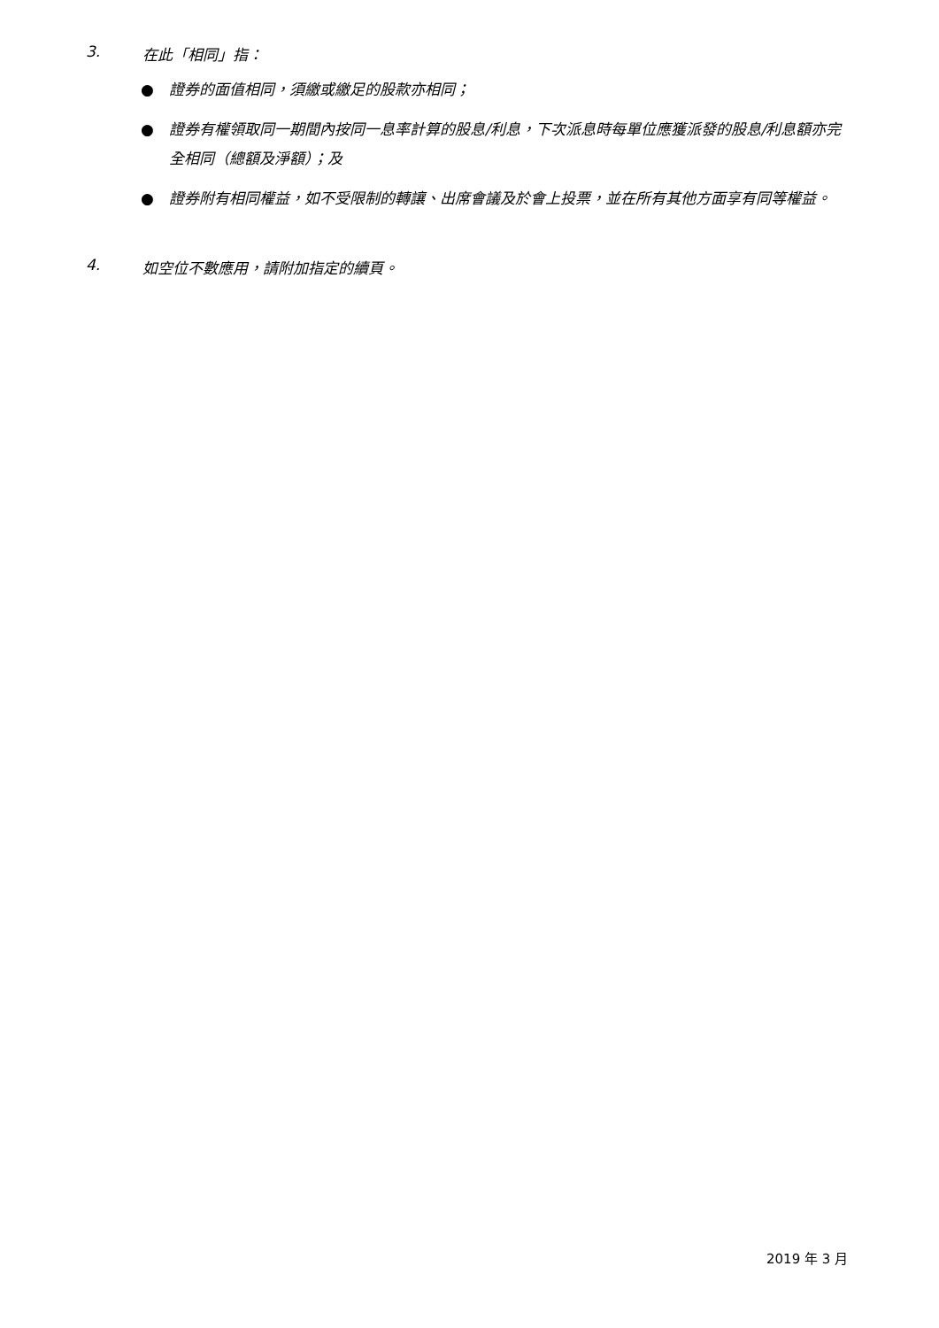3. 在此「相同」指：
● 證券的面值相同，須繳或繳足的股款亦相同；
● 證券有權領取同一期間內按同一息率計算的股息/利息，下次派息時每單位應獲派發的股息/利息額亦完全相同（總額及淨額）；及
● 證券附有相同權益，如不受限制的轉讓、出席會議及於會上投票，並在所有其他方面享有同等權益。
4. 如空位不數應用，請附加指定的續頁。
2019 年 3 月